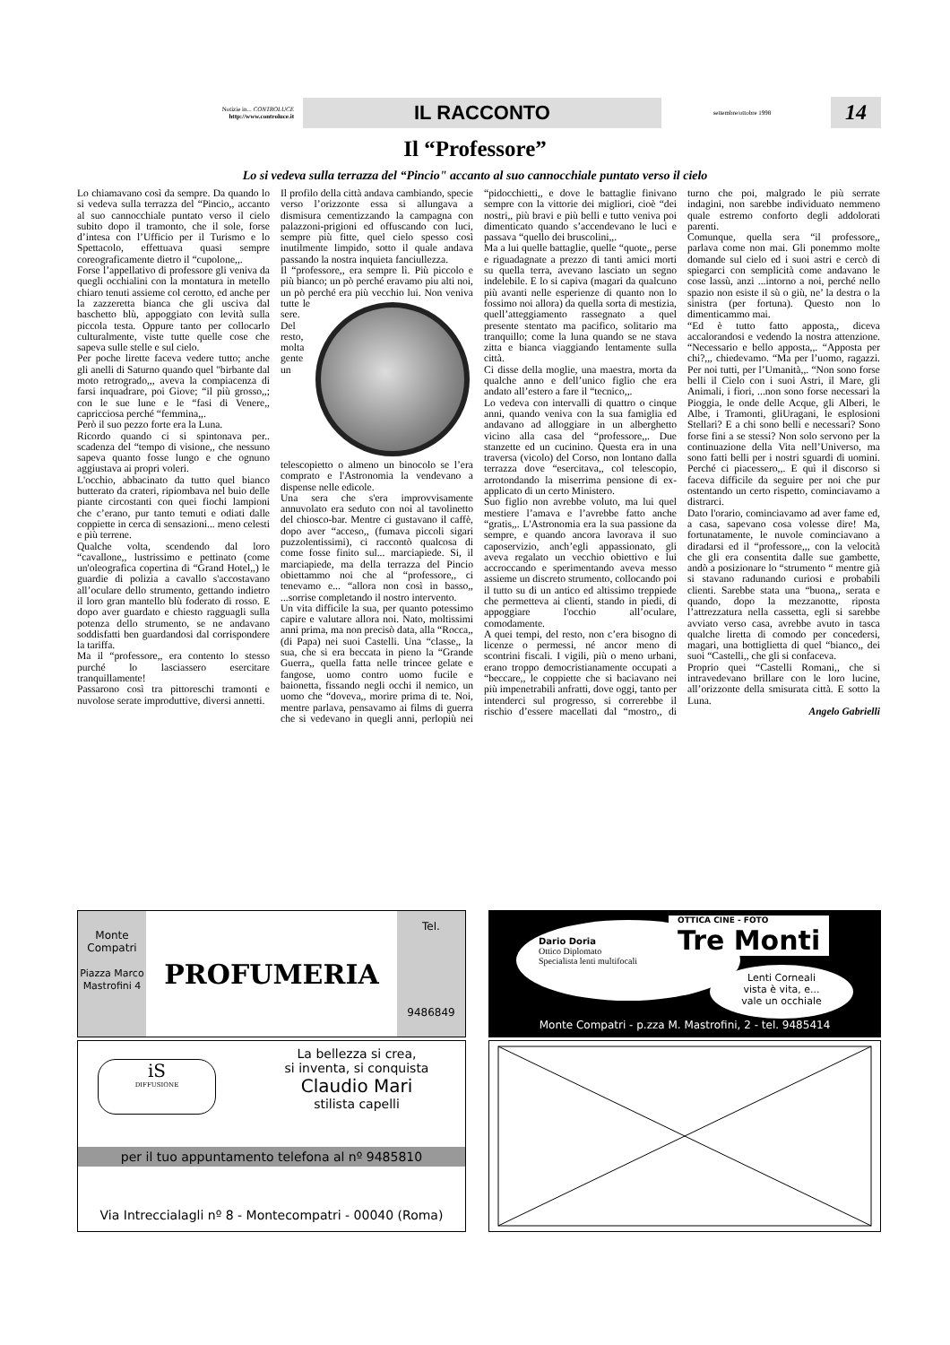Notizie in... CONTROLUCE
http://www.controluce.it
IL RACCONTO
settembre/ottobre 1998
14
Il “Professore”
Lo si vedeva sulla terrazza del “Pincio" accanto al suo cannocchiale puntato verso il cielo
Lo chiamavano così da sempre. Da quando lo si vedeva sulla terrazza del “Pincio,, accanto al suo cannocchiale puntato verso il cielo subito dopo il tramonto, che il sole, forse d’intesa con l’Ufficio per il Turismo e lo Spettacolo, effettuava quasi sempre coreograficamente dietro il “cupolone,,.
Forse l’appellativo di professore gli veniva da quegli occhialini con la montatura in metello chiaro tenuti assieme col cerotto, ed anche per la zazzeretta bianca che gli usciva dal baschetto blù, appoggiato con levità sulla piccola testa. Oppure tanto per collocarlo culturalmente, viste tutte quelle cose che sapeva sulle stelle e sul cielo.
Per poche lirette faceva vedere tutto; anche gli anelli di Saturno quando quel "birbante dal moto retrogrado,,, aveva la compiacenza di farsi inquadrare, poi Giove; “il più grosso,,; con le sue lune e le “fasi di Venere,, capricciosa perché “femmina,,.
Però il suo pezzo forte era la Luna.
Ricordo quando ci si spintonava per.. scadenza del “tempo di visione,, che nessuno sapeva quanto fosse lungo e che ognuno aggiustava ai propri voleri.
L'occhio, abbacinato da tutto quel bianco butterato da crateri, ripiombava nel buio delle piante circostanti con quei fiochi lampioni che c’erano, pur tanto temuti e odiati dalle coppiette in cerca di sensazioni... meno celesti e più terrene.
Qualche volta, scendendo dal loro “cavallone,, lustrissimo e pettinato (come un'oleografica copertina di “Grand Hotel,,) le guardie di polizia a cavallo s'accostavano all’oculare dello strumento, gettando indietro il loro gran mantello blù foderato di rosso. E dopo aver guardato e chiesto ragguagli sulla potenza dello strumento, se ne andavano soddisfatti ben guardandosi dal corrispondere la tariffa.
Ma il “professore,, era contento lo stesso purché lo lasciassero esercitare tranquillamente!
Passarono così tra pittoreschi tramonti e nuvolose serate improduttive, diversi annetti.
Il profilo della città andava cambiando, specie verso l’orizzonte essa si allungava a dismisura cementizzando la campagna con palazzoni-prigioni ed offuscando con luci, sempre più fitte, quel cielo spesso così inutilmente limpido, sotto il quale andava passando la nostra inquieta fanciullezza.
Il “professore,, era sempre lì. Più piccolo e più bianco; un pò perché eravamo piu alti noi, un pò perché era più vecchio lui. Non veniva tutte le sere. Del resto, molta gente un telescopietto o almeno un binocolo se l’era comprato e l'Astronomia la vendevano a dispense nelle edicole.
Una sera che s'era improvvisamente annuvolato era seduto con noi al tavolinetto del chiosco-bar. Mentre ci gustavano il caffè, dopo aver “acceso,, (fumava piccoli sigari puzzolentissimi), ci raccontò qualcosa di come fosse finito sul... marciapiede. Si, il marciapiede, ma della terrazza del Pincio obiettammo noi che al “professore,, ci tenevamo e... “allora non così in basso,, ...sorrise completando il nostro intervento.
Un vita difficile la sua, per quanto potessimo capire e valutare allora noi. Nato, moltissimi anni prima, ma non precisò data, alla “Rocca,, (di Papa) nei suoi Castelli. Una “classe,, la sua, che si era beccata in pieno la “Grande Guerra,, quella fatta nelle trincee gelate e fangose, uomo contro uomo fucile e baionetta, fissando negli occhi il nemico, un uomo che “doveva,, morire prima di te. Noi, mentre parlava, pensavamo ai films di guerra che si vedevano in quegli anni, perlopiù nei “pidocchietti,, e dove le battaglie finivano sempre con la vittorie dei migliori, cioè “dei nostri,, più bravi e più belli e tutto veniva poi dimenticato quando s’accendevano le luci e passava “quello dei bruscolini,,.
Ma a lui quelle battaglie, quelle “quote,, perse e riguadagnate a prezzo di tanti amici morti su quella terra, avevano lasciato un segno indelebile. E lo si capiva (magari da qualcuno più avanti nelle esperienze di quanto non lo fossimo noi allora) da quella sorta di mestizia, quell’atteggiamento rassegnato a quel presente stentato ma pacifico, solitario ma tranquillo; come la luna quando se ne stava zitta e bianca viaggiando lentamente sulla città.
Ci disse della moglie, una maestra, morta da qualche anno e dell’unico figlio che era andato all’estero a fare il “tecnico,,.
Lo vedeva con intervalli di quattro o cinque anni, quando veniva con la sua famiglia ed andavano ad alloggiare in un alberghetto vicino alla casa del “professore,,. Due stanzette ed un cucinino. Questa era in una traversa (vicolo) del Corso, non lontano dalla terrazza dove “esercitava,, col telescopio, arrotondando la miserrima pensione di ex-applicato di un certo Ministero.
Suo figlio non avrebbe voluto, ma lui quel mestiere l’amava e l’avrebbe fatto anche “gratis,,. L'Astronomia era la sua passione da sempre, e quando ancora lavorava il suo caposervizio, anch’egli appassionato, gli aveva regalato un vecchio obiettivo e lui accroccando e sperimentando aveva messo assieme un discreto strumento, collocando poi il tutto su di un antico ed altissimo treppiede che permetteva ai clienti, stando in piedi, di appoggiare l'occhio all’oculare, comodamente.
A quei tempi, del resto, non c’era bisogno di licenze o permessi, né ancor meno di scontrini fiscali. I vigili, più o meno urbani, erano troppo democristianamente occupati a “beccare,, le coppiette che si baciavano nei più impenetrabili anfratti, dove oggi, tanto per intenderci sul progresso, si correrebbe il rischio d’essere macellati dal “mostro,, di turno che poi, malgrado le più serrate indagini, non sarebbe individuato nemmeno quale estremo conforto degli addolorati parenti.
Comunque, quella sera “il professore,, parlava come non mai. Gli ponemmo molte domande sul cielo ed i suoi astri e cercò di spiegarci con semplicità come andavano le cose lassù, anzi ...intorno a noi, perché nello spazio non esiste il sù o giù, ne’ la destra o la sinistra (per fortuna). Questo non lo dimenticammo mai.
“Ed è tutto fatto apposta,, diceva accalorandosi e vedendo la nostra attenzione. “Necessario e bello apposta,,. “Apposta per chi?,,, chiedevamo. “Ma per l’uomo, ragazzi. Per noi tutti, per l’Umanità,,. “Non sono forse belli il Cielo con i suoi Astri, il Mare, gli Animali, i fiori, ...non sono forse necessari la Pioggia, le onde delle Acque, gli Alberi, le Albe, i Tramonti, gliUragani, le esplosioni Stellari? E a chi sono belli e necessari? Sono forse fini a se stessi? Non solo servono per la continuazione della Vita nell’Universo, ma sono fatti belli per i nostri sguardi di uomini. Perché ci piacessero,,. E quì il discorso si faceva difficile da seguire per noi che pur ostentando un certo rispetto, cominciavamo a distrarci.
Dato l'orario, cominciavamo ad aver fame ed, a casa, sapevano cosa volesse dire! Ma, fortunatamente, le nuvole cominciavano a diradarsi ed il “professore,,, con la velocità che gli era consentita dalle sue gambette, andò a posizionare lo “strumento “ mentre già si stavano radunando curiosi e probabili clienti. Sarebbe stata una “buona,, serata e quando, dopo la mezzanotte, riposta l’attrezzatura nella cassetta, egli si sarebbe avviato verso casa, avrebbe avuto in tasca qualche liretta di comodo per concedersi, magari, una bottiglietta di quel “bianco,, dei suoi “Castelli,, che gli si confaceva.
Proprio quei “Castelli Romani,, che si intravedevano brillare con le loro lucine, all’orizzonte della smisurata città. E sotto la Luna.
Angelo Gabrielli
Monte Compatri
Piazza Marco Mastrofini 4
PROFUMERIA
Tel.
9486849
Dario Doria
Ottico Diplomato
Specialista lenti multifocali
OTTICA CINE - FOTO
Tre Monti
Lenti Corneali
vista è vita, e...
vale un occhiale
Monte Compatri - p.zza M. Mastrofini, 2 - tel. 9485414
iS
DIFFUSIONE
La bellezza si crea,
si inventa, si conquista
Claudio Mari
stilista capelli
per il tuo appuntamento telefona al nº 9485810
Via Intreccialagli nº 8 - Montecompatri - 00040 (Roma)